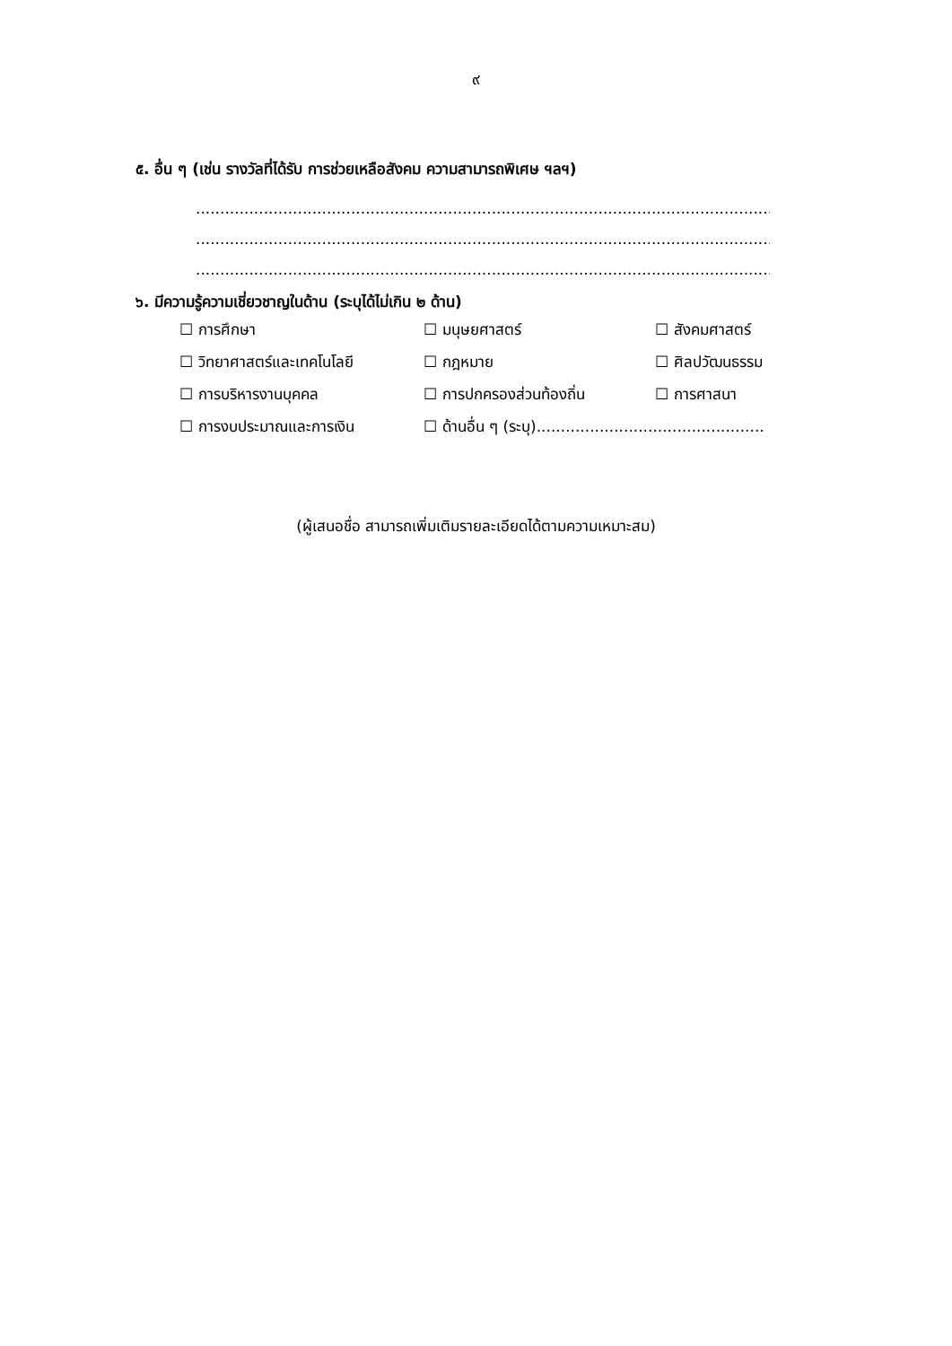๙
๕. อื่น ๆ (เช่น รางวัลที่ได้รับ การช่วยเหลือสังคม ความสามารถพิเศษ ฯลฯ)
..........................................................................................................................................................
..........................................................................................................................................................
..........................................................................................................................................................
๖. มีความรู้ความเชี่ยวชาญในด้าน (ระบุได้ไม่เกิน ๒ ด้าน)
| ☐ การศึกษา | ☐ มนุษยศาสตร์ | ☐ สังคมศาสตร์ |
| ☐ วิทยาศาสตร์และเทคโนโลยี | ☐ กฎหมาย | ☐ ศิลปวัฒนธรรม |
| ☐ การบริหารงานบุคคล | ☐ การปกครองส่วนท้องถิ่น | ☐ การศาสนา |
| ☐ การงบประมาณและการเงิน | ☐ ด้านอื่น ๆ (ระบุ)............................................... | |
(ผู้เสนอชื่อ สามารถเพิ่มเติมรายละเอียดได้ตามความเหมาะสม)